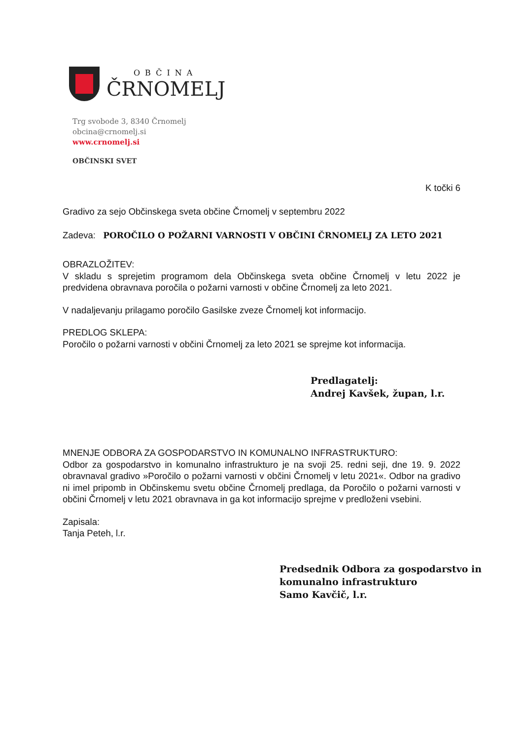OBČINA
ČRNOMELJ
Trg svobode 3, 8340 Črnomelj
obcina@crnomelj.si
www.crnomelj.si
OBČINSKI SVET
K točki 6
Gradivo za sejo Občinskega sveta občine Črnomelj v septembru 2022
Zadeva: POROČILO O POŽARNI VARNOSTI V OBČINI ČRNOMELJ ZA LETO 2021
OBRAZLOŽITEV:
V skladu s sprejetim programom dela Občinskega sveta občine Črnomelj v letu 2022 je predvidena obravnava poročila o požarni varnosti v občine Črnomelj za leto 2021.
V nadaljevanju prilagamo poročilo Gasilske zveze Črnomelj kot informacijo.
PREDLOG SKLEPA:
Poročilo o požarni varnosti v občini Črnomelj za leto 2021 se sprejme kot informacija.
Predlagatelj:
Andrej Kavšek, župan, l.r.
MNENJE ODBORA ZA GOSPODARSTVO IN KOMUNALNO INFRASTRUKTURO:
Odbor za gospodarstvo in komunalno infrastrukturo je na svoji 25. redni seji, dne 19. 9. 2022 obravnaval gradivo »Poročilo o požarni varnosti v občini Črnomelj v letu 2021«. Odbor na gradivo ni imel pripomb in Občinskemu svetu občine Črnomelj predlaga, da Poročilo o požarni varnosti v občini Črnomelj v letu 2021 obravnava in ga kot informacijo sprejme v predloženi vsebini.
Zapisala:
Tanja Peteh, l.r.
Predsednik Odbora za gospodarstvo in
komunalno infrastrukturo
Samo Kavčič, l.r.